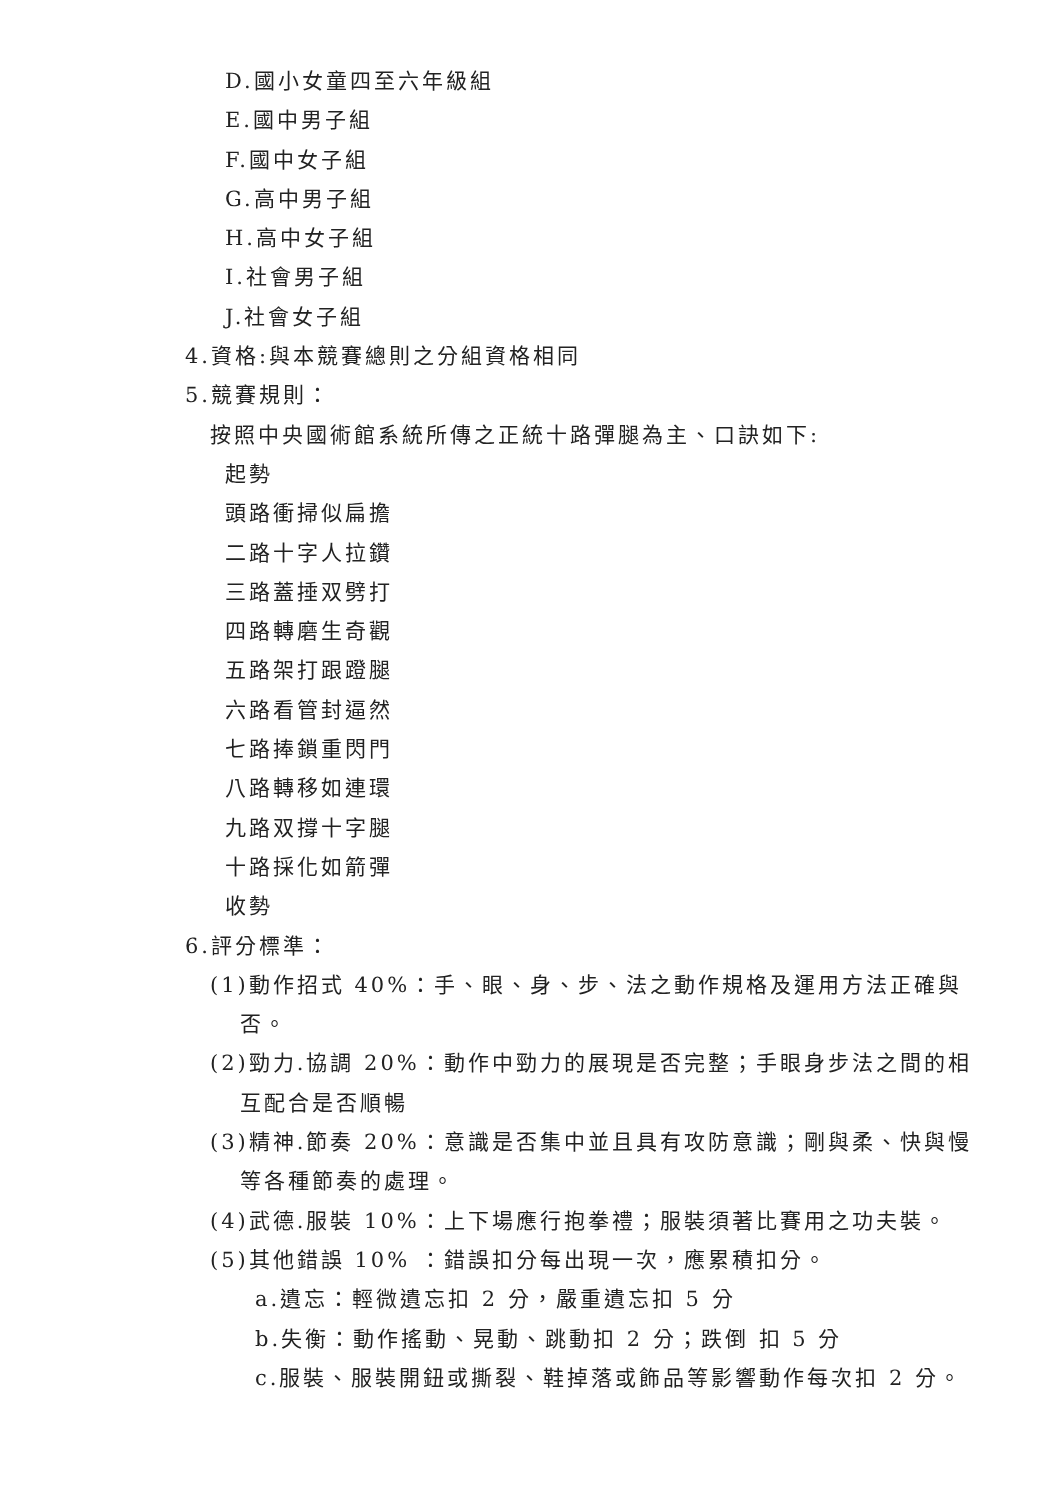D.國小女童四至六年級組
E.國中男子組
F.國中女子組
G.高中男子組
H.高中女子組
I.社會男子組
J.社會女子組
4.資格:與本競賽總則之分組資格相同
5.競賽規則：
按照中央國術館系統所傳之正統十路彈腿為主、口訣如下:
起勢
頭路衝掃似扁擔
二路十字人拉鑽
三路蓋捶双劈打
四路轉磨生奇觀
五路架打跟蹬腿
六路看管封逼然
七路捧鎖重閃門
八路轉移如連環
九路双撐十字腿
十路採化如箭彈
收勢
6.評分標準：
(1)動作招式 40%：手、眼、身、步、法之動作規格及運用方法正確與
否。
(2)勁力.協調 20%：動作中勁力的展現是否完整；手眼身步法之間的相
互配合是否順暢
(3)精神.節奏 20%：意識是否集中並且具有攻防意識；剛與柔、快與慢
等各種節奏的處理。
(4)武德.服裝 10%：上下場應行抱拳禮；服裝須著比賽用之功夫裝。
(5)其他錯誤 10% ：錯誤扣分每出現一次，應累積扣分。
a.遺忘：輕微遺忘扣 2 分，嚴重遺忘扣 5 分
b.失衡：動作搖動、晃動、跳動扣 2 分；跌倒 扣 5 分
c.服裝、服裝開鈕或撕裂、鞋掉落或飾品等影響動作每次扣 2 分。